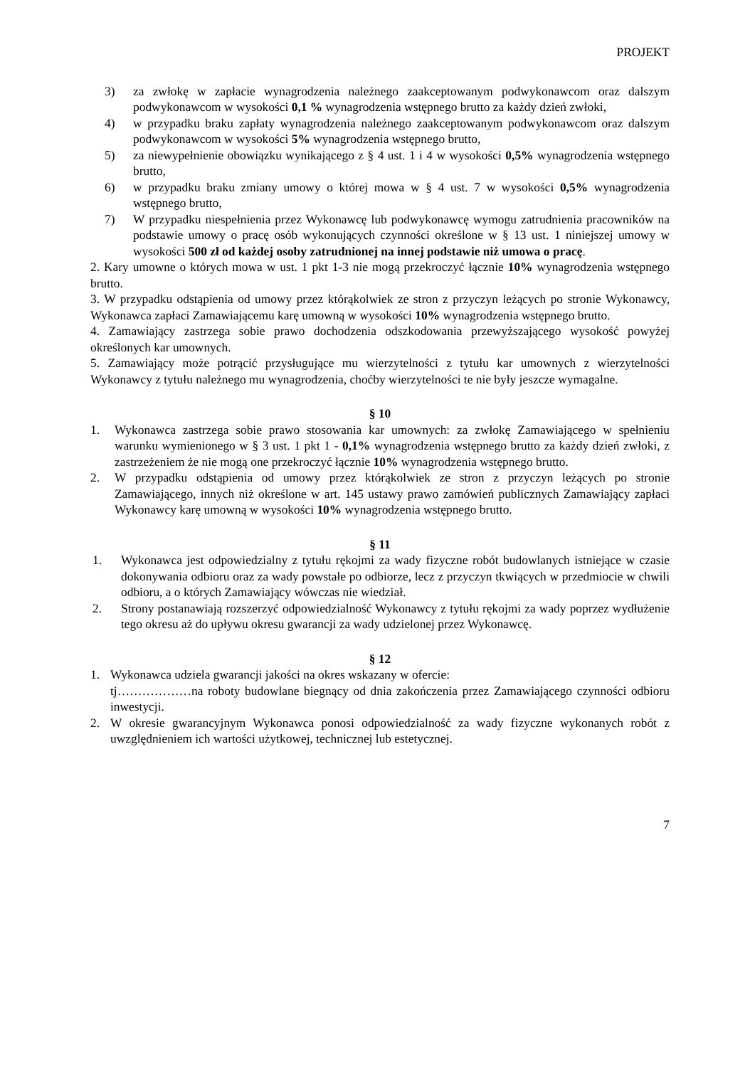PROJEKT
3) za zwłokę w zapłacie wynagrodzenia należnego zaakceptowanym podwykonawcom oraz dalszym podwykonawcom w wysokości 0,1 % wynagrodzenia wstępnego brutto za każdy dzień zwłoki,
4) w przypadku braku zapłaty wynagrodzenia należnego zaakceptowanym podwykonawcom oraz dalszym podwykonawcom w wysokości 5% wynagrodzenia wstępnego brutto,
5) za niewypełnienie obowiązku wynikającego z § 4 ust. 1 i 4 w wysokości 0,5% wynagrodzenia wstępnego brutto,
6) w przypadku braku zmiany umowy o której mowa w § 4 ust. 7 w wysokości 0,5% wynagrodzenia wstępnego brutto,
7) W przypadku niespełnienia przez Wykonawcę lub podwykonawcę wymogu zatrudnienia pracowników na podstawie umowy o pracę osób wykonujących czynności określone w § 13 ust. 1 niniejszej umowy w wysokości 500 zł od każdej osoby zatrudnionej na innej podstawie niż umowa o pracę.
2. Kary umowne o których mowa w ust. 1 pkt 1-3 nie mogą przekroczyć łącznie 10% wynagrodzenia wstępnego brutto.
3. W przypadku odstąpienia od umowy przez którąkolwiek ze stron z przyczyn leżących po stronie Wykonawcy, Wykonawca zapłaci Zamawiającemu karę umowną w wysokości 10% wynagrodzenia wstępnego brutto.
4. Zamawiający zastrzega sobie prawo dochodzenia odszkodowania przewyższającego wysokość powyżej określonych kar umownych.
5. Zamawiający może potrącić przysługujące mu wierzytelności z tytułu kar umownych z wierzytelności Wykonawcy z tytułu należnego mu wynagrodzenia, choćby wierzytelności te nie były jeszcze wymagalne.
§ 10
1. Wykonawca zastrzega sobie prawo stosowania kar umownych: za zwłokę Zamawiającego w spełnieniu warunku wymienionego w § 3 ust. 1 pkt 1 - 0,1% wynagrodzenia wstępnego brutto za każdy dzień zwłoki, z zastrzeżeniem że nie mogą one przekroczyć łącznie 10% wynagrodzenia wstępnego brutto.
2. W przypadku odstąpienia od umowy przez którąkolwiek ze stron z przyczyn leżących po stronie Zamawiającego, innych niż określone w art. 145 ustawy prawo zamówień publicznych Zamawiający zapłaci Wykonawcy karę umowną w wysokości 10% wynagrodzenia wstępnego brutto.
§ 11
1. Wykonawca jest odpowiedzialny z tytułu rękojmi za wady fizyczne robót budowlanych istniejące w czasie dokonywania odbioru oraz za wady powstałe po odbiorze, lecz z przyczyn tkwiących w przedmiocie w chwili odbioru, a o których Zamawiający wówczas nie wiedział.
2. Strony postanawiają rozszerzyć odpowiedzialność Wykonawcy z tytułu rękojmi za wady poprzez wydłużenie tego okresu aż do upływu okresu gwarancji za wady udzielonej przez Wykonawcę.
§ 12
1. Wykonawca udziela gwarancji jakości na okres wskazany w ofercie:
tj………………na roboty budowlane biegnący od dnia zakończenia przez Zamawiającego czynności odbioru inwestycji.
2. W okresie gwarancyjnym Wykonawca ponosi odpowiedzialność za wady fizyczne wykonanych robót z uwzględnieniem ich wartości użytkowej, technicznej lub estetycznej.
7